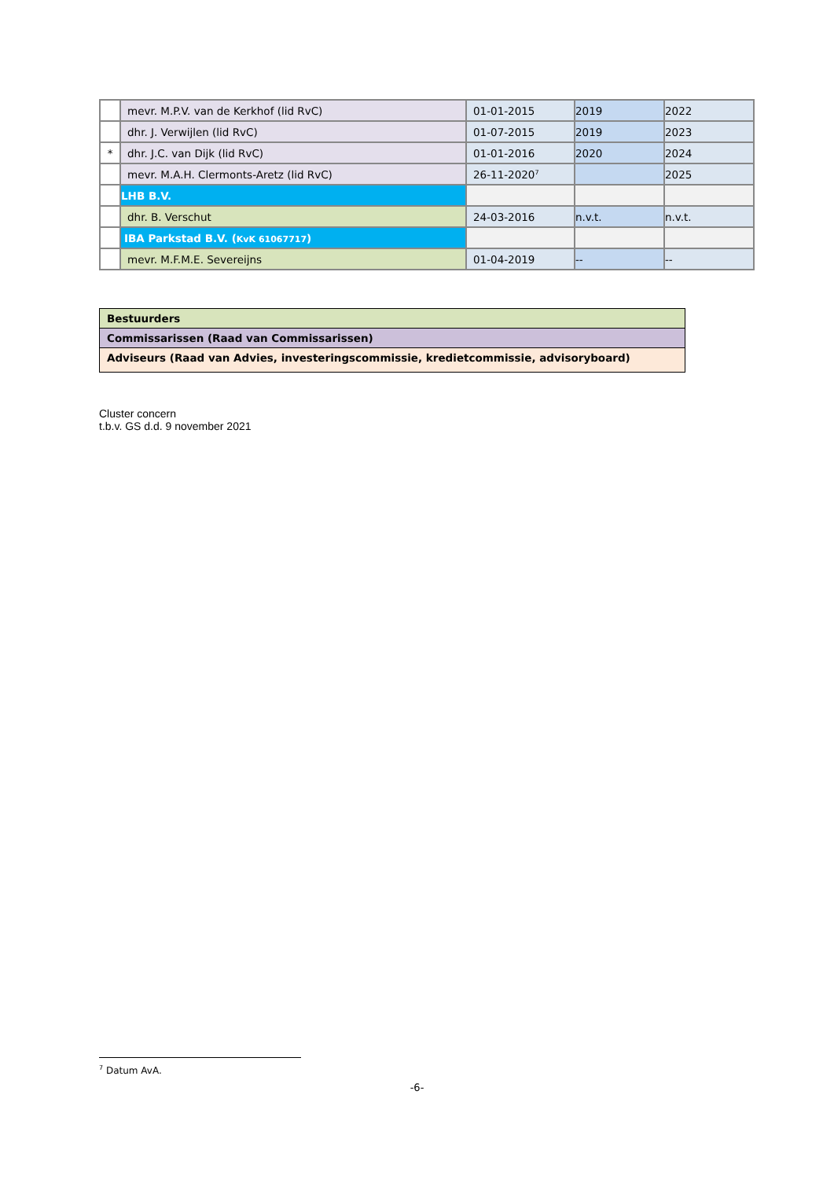| | mevr. M.P.V. van de Kerkhof (lid RvC) | 01-01-2015 | 2019 | 2022 |
| | dhr. J. Verwijlen (lid RvC) | 01-07-2015 | 2019 | 2023 |
| * | dhr. J.C. van Dijk (lid RvC) | 01-01-2016 | 2020 | 2024 |
| | mevr. M.A.H. Clermonts-Aretz (lid RvC) | 26-11-2020<sup>7</sup> | | 2025 |
| | LHB B.V. | | | |
| | dhr. B. Verschut | 24-03-2016 | n.v.t. | n.v.t. |
| | IBA Parkstad B.V. ( KvK 61067717 ) | | | |
| | mevr. M.F.M.E. Severeijns | 01-04-2019 | -- | -- |
| Bestuurders |
| Commissarissen (Raad van Commissarissen) |
| Adviseurs (Raad van Advies, investeringscommissie, kredietcommissie, advisoryboard) |
Cluster concern
t.b.v. GS d.d. 9 november 2021
<sup>7</sup> Datum AvA.
-6-